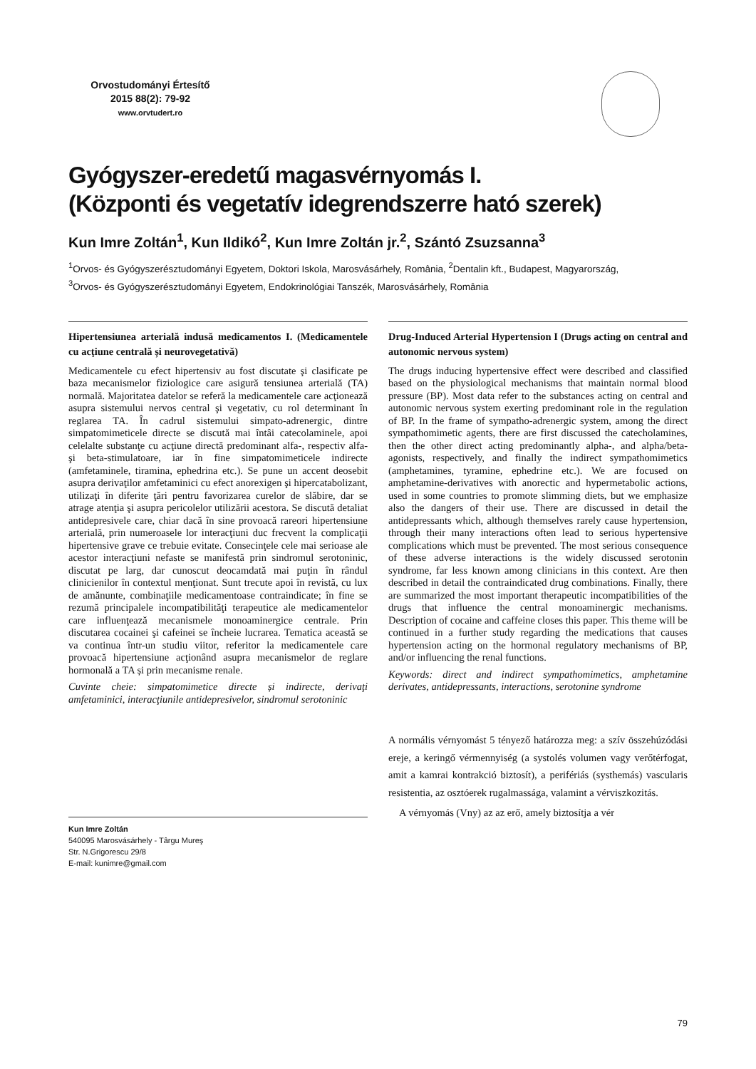Orvostudományi Értesítő
2015 88(2): 79-92
www.orvtudert.ro
Gyógyszer-eredetű magasvérnyomás I.
(Központi és vegetatív idegrendszerre ható szerek)
Kun Imre Zoltán<sup>1</sup>, Kun Ildikó<sup>2</sup>, Kun Imre Zoltán jr.<sup>2</sup>, Szántó Zsuzsanna<sup>3</sup>
<sup>1</sup> Orvos- és Gyógyszerésztudományi Egyetem, Doktori Iskola, Marosvásárhely, România, <sup>2</sup>Dentalin kft., Budapest, Magyarország,
<sup>3</sup> Orvos- és Gyógyszerésztudományi Egyetem, Endokrinológiai Tanszék, Marosvásárhely, România
Hipertensiunea arterială indusă medicamentos I. (Medicamentele cu acţiune centrală și neurovegetativă)
Medicamentele cu efect hipertensiv au fost discutate şi clasificate pe baza mecanismelor fiziologice care asigură tensiunea arterială (TA) normală. Majoritatea datelor se referă la medicamentele care acţionează asupra sistemului nervos central şi vegetativ, cu rol determinant în reglarea TA. În cadrul sistemului simpato-adrenergic, dintre simpatomimeticele directe se discută mai întâi catecolaminele, apoi celelalte substanţe cu acţiune directă predominant alfa-, respectiv alfa- şi beta-stimulatoare, iar în fine simpatomimeticele indirecte (amfetaminele, tiramina, ephedrina etc.). Se pune un accent deosebit asupra derivaţilor amfetaminici cu efect anorexigen şi hipercatabolizant, utilizaţi în diferite ţări pentru favorizarea curelor de slăbire, dar se atrage atenţia şi asupra pericolelor utilizării acestora. Se discută detaliat antidepresivele care, chiar dacă în sine provoacă rareori hipertensiune arterială, prin numeroasele lor interacţiuni duc frecvent la complicaţii hipertensive grave ce trebuie evitate. Consecinţele cele mai serioase ale acestor interacţiuni nefaste se manifestă prin sindromul serotoninic, discutat pe larg, dar cunoscut deocamdată mai puţin în rândul clinicienilor în contextul menţionat. Sunt trecute apoi în revistă, cu lux de amănunte, combinaţiile medicamentoase contraindicate; în fine se rezumă principalele incompatibilităţi terapeutice ale medicamentelor care influenţează mecanismele monoaminergice centrale. Prin discutarea cocainei şi cafeinei se încheie lucrarea. Tematica această se va continua într-un studiu viitor, referitor la medicamentele care provoacă hipertensiune acţionând asupra mecanismelor de reglare hormonală a TA și prin mecanisme renale.
Cuvinte cheie: simpatomimetice directe și indirecte, derivaţi amfetaminici, interacţiunile antidepresivelor, sindromul serotoninic
Drug-Induced Arterial Hypertension I (Drugs acting on central and autonomic nervous system)
The drugs inducing hypertensive effect were described and classified based on the physiological mechanisms that maintain normal blood pressure (BP). Most data refer to the substances acting on central and autonomic nervous system exerting predominant role in the regulation of BP. In the frame of sympatho-adrenergic system, among the direct sympathomimetic agents, there are first discussed the catecholamines, then the other direct acting predominantly alpha-, and alpha/beta-agonists, respectively, and finally the indirect sympathomimetics (amphetamines, tyramine, ephedrine etc.). We are focused on amphetamine-derivatives with anorectic and hypermetabolic actions, used in some countries to promote slimming diets, but we emphasize also the dangers of their use. There are discussed in detail the antidepressants which, although themselves rarely cause hypertension, through their many interactions often lead to serious hypertensive complications which must be prevented. The most serious consequence of these adverse interactions is the widely discussed serotonin syndrome, far less known among clinicians in this context. Are then described in detail the contraindicated drug combinations. Finally, there are summarized the most important therapeutic incompatibilities of the drugs that influence the central monoaminergic mechanisms. Description of cocaine and caffeine closes this paper. This theme will be continued in a further study regarding the medications that causes hypertension acting on the hormonal regulatory mechanisms of BP, and/or influencing the renal functions.
Keywords: direct and indirect sympathomimetics, amphetamine derivates, antidepressants, interactions, serotonine syndrome
Kun Imre Zoltán
540095 Marosvásárhely - Târgu Mureş
Str. N.Grigorescu 29/8
E-mail: kunimre@gmail.com
A normális vérnyomást 5 tényező határozza meg: a szív összehúzódási ereje, a keringő vérmennyiség (a systolés volumen vagy verőtérfogat, amit a kamrai kontrakció biztosít), a perifériás (systhemás) vascularis resistentia, az osztóerek rugalmassága, valamint a vérviszkozitás.
A vérnyomás (Vny) az az erő, amely biztosítja a vér
79